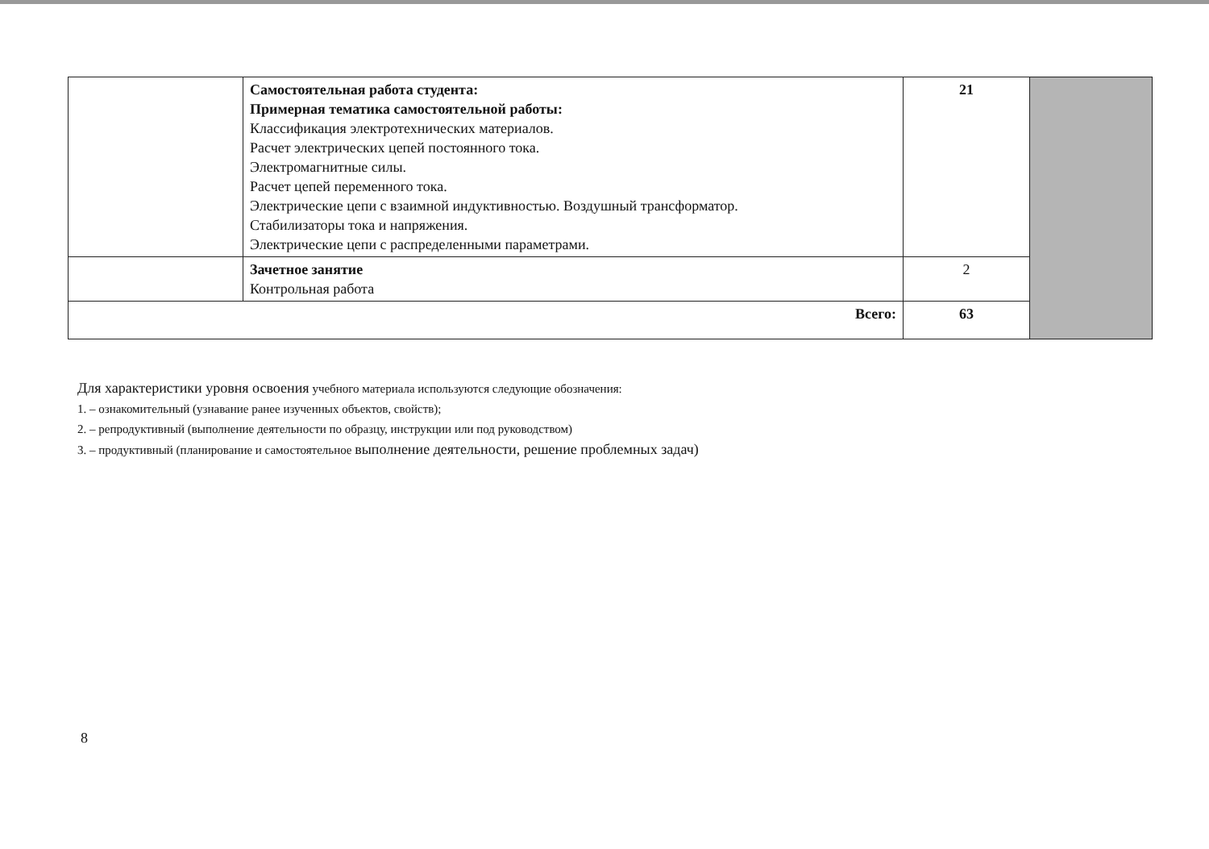| | Самостоятельная работа студента: Примерная тематика самостоятельной работы: Классификация электротехнических материалов. Расчет электрических цепей постоянного тока. Электромагнитные силы. Расчет цепей переменного тока. Электрические цепи с взаимной индуктивностью. Воздушный трансформатор. Стабилизаторы тока и напряжения. Электрические цепи с распределенными параметрами. | 21 | |
| | Зачетное занятие Контрольная работа | 2 | |
| Всего: | | 63 | |
Для характеристики уровня освоения учебного материала используются следующие обозначения:
1. – ознакомительный (узнавание ранее изученных объектов, свойств);
2. – репродуктивный (выполнение деятельности по образцу, инструкции или под руководством)
3. – продуктивный (планирование и самостоятельное выполнение деятельности, решение проблемных задач)
8